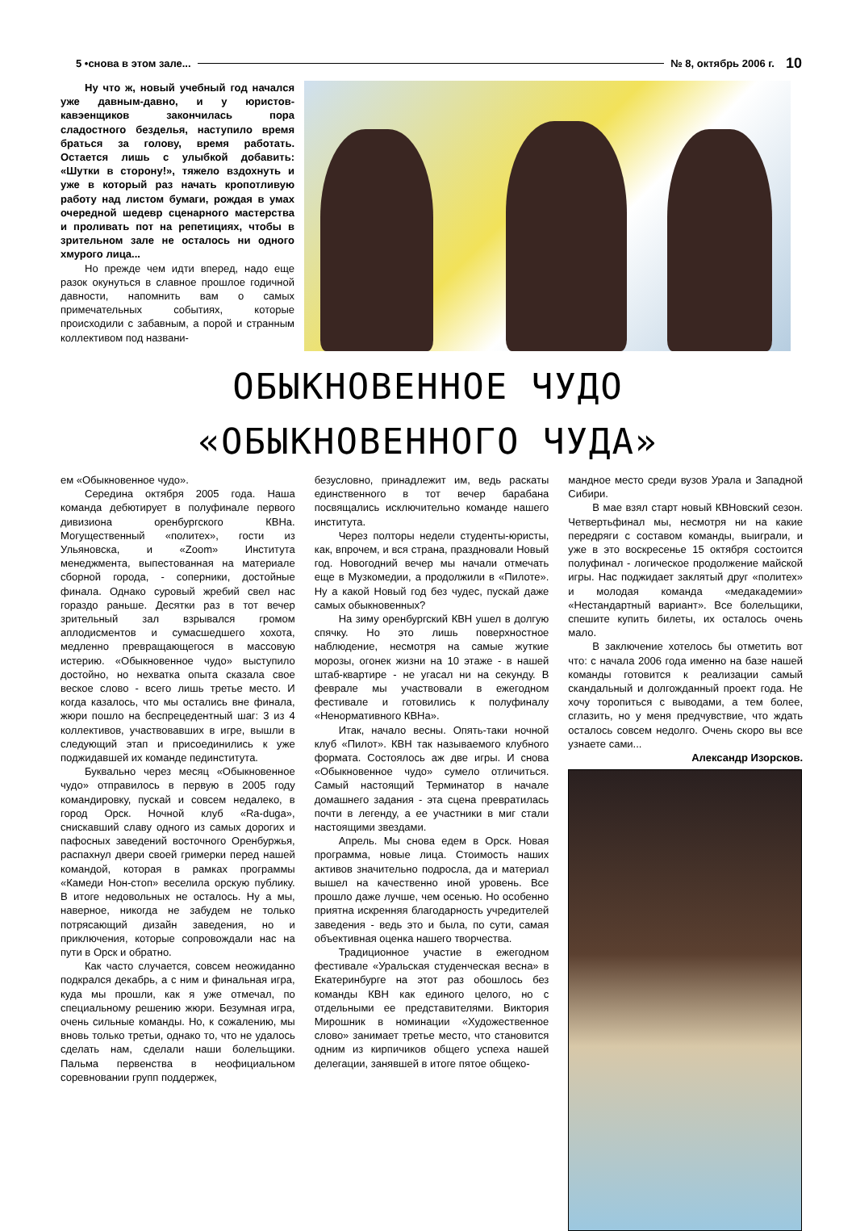5 •снова в этом зале... № 8, октябрь 2006 г. 10
Ну что ж, новый учебный год начался уже давным-давно, и у юристов-кавэенщиков закончилась пора сладостного безделья, наступило время браться за голову, время работать. Остается лишь с улыбкой добавить: «Шутки в сторону!», тяжело вздохнуть и уже в который раз начать кропотливую работу над листом бумаги, рождая в умах очередной шедевр сценарного мастерства и проливать пот на репетициях, чтобы в зрительном зале не осталось ни одного хмурого лица...
Но прежде чем идти вперед, надо еще разок окунуться в славное прошлое годичной давности, напомнить вам о самых примечательных событиях, которые происходили с забавным, а порой и странным коллективом под названи-
ОБЫКНОВЕННОЕ ЧУДО
«ОБЫКНОВЕННОГО ЧУДА»
ем «Обыкновенное чудо».
Середина октября 2005 года. Наша команда дебютирует в полуфинале первого дивизиона оренбургского КВНа. Могущественный «политех», гости из Ульяновска, и «Zoom» Института менеджмента, выпестованная на материале сборной города, - соперники, достойные финала. Однако суровый жребий свел нас гораздо раньше. Десятки раз в тот вечер зрительный зал взрывался громом аплодисментов и сумасшедшего хохота, медленно превращающегося в массовую истерию. «Обыкновенное чудо» выступило достойно, но нехватка опыта сказала свое веское слово - всего лишь третье место. И когда казалось, что мы остались вне финала, жюри пошло на беспрецедентный шаг: 3 из 4 коллективов, участвовавших в игре, вышли в следующий этап и присоединились к уже поджидавшей их команде пединститута.
Буквально через месяц «Обыкновенное чудо» отправилось в первую в 2005 году командировку, пускай и совсем недалеко, в город Орск. Ночной клуб «Ra-duga», снискавший славу одного из самых дорогих и пафосных заведений восточного Оренбуржья, распахнул двери своей гримерки перед нашей командой, которая в рамках программы «Камеди Нон-стоп» веселила орскую публику. В итоге недовольных не осталось. Ну а мы, наверное, никогда не забудем не только потрясающий дизайн заведения, но и приключения, которые сопровождали нас на пути в Орск и обратно.
Как часто случается, совсем неожиданно подкрался декабрь, а с ним и финальная игра, куда мы прошли, как я уже отмечал, по специальному решению жюри. Безумная игра, очень сильные команды. Но, к сожалению, мы вновь только третьи, однако то, что не удалось сделать нам, сделали наши болельщики. Пальма первенства в неофициальном соревновании групп поддержек,
безусловно, принадлежит им, ведь раскаты единственного в тот вечер барабана посвящались исключительно команде нашего института.
Через полторы недели студенты-юристы, как, впрочем, и вся страна, праздновали Новый год. Новогодний вечер мы начали отмечать еще в Музкомедии, а продолжили в «Пилоте». Ну а какой Новый год без чудес, пускай даже самых обыкновенных?
На зиму оренбургский КВН ушел в долгую спячку. Но это лишь поверхностное наблюдение, несмотря на самые жуткие морозы, огонек жизни на 10 этаже - в нашей штаб-квартире - не угасал ни на секунду. В феврале мы участвовали в ежегодном фестивале и готовились к полуфиналу «Ненормативного КВНа».
Итак, начало весны. Опять-таки ночной клуб «Пилот». КВН так называемого клубного формата. Состоялось аж две игры. И снова «Обыкновенное чудо» сумело отличиться. Самый настоящий Терминатор в начале домашнего задания - эта сцена превратилась почти в легенду, а ее участники в миг стали настоящими звездами.
Апрель. Мы снова едем в Орск. Новая программа, новые лица. Стоимость наших активов значительно подросла, да и материал вышел на качественно иной уровень. Все прошло даже лучше, чем осенью. Но особенно приятна искренняя благодарность учредителей заведения - ведь это и была, по сути, самая объективная оценка нашего творчества.
Традиционное участие в ежегодном фестивале «Уральская студенческая весна» в Екатеринбурге на этот раз обошлось без команды КВН как единого целого, но с отдельными ее представителями. Виктория Мирошник в номинации «Художественное слово» занимает третье место, что становится одним из кирпичиков общего успеха нашей делегации, занявшей в итоге пятое общеко-
мандное место среди вузов Урала и Западной Сибири.
В мае взял старт новый КВНовский сезон. Четвертьфинал мы, несмотря ни на какие передряги с составом команды, выиграли, и уже в это воскресенье 15 октября состоится полуфинал - логическое продолжение майской игры. Нас поджидает заклятый друг «политех» и молодая команда «медакадемии» «Нестандартный вариант». Все болельщики, спешите купить билеты, их осталось очень мало.
В заключение хотелось бы отметить вот что: с начала 2006 года именно на базе нашей команды готовится к реализации самый скандальный и долгожданный проект года. Не хочу торопиться с выводами, а тем более, сглазить, но у меня предчувствие, что ждать осталось совсем недолго. Очень скоро вы все узнаете сами...
Александр Изорсков.